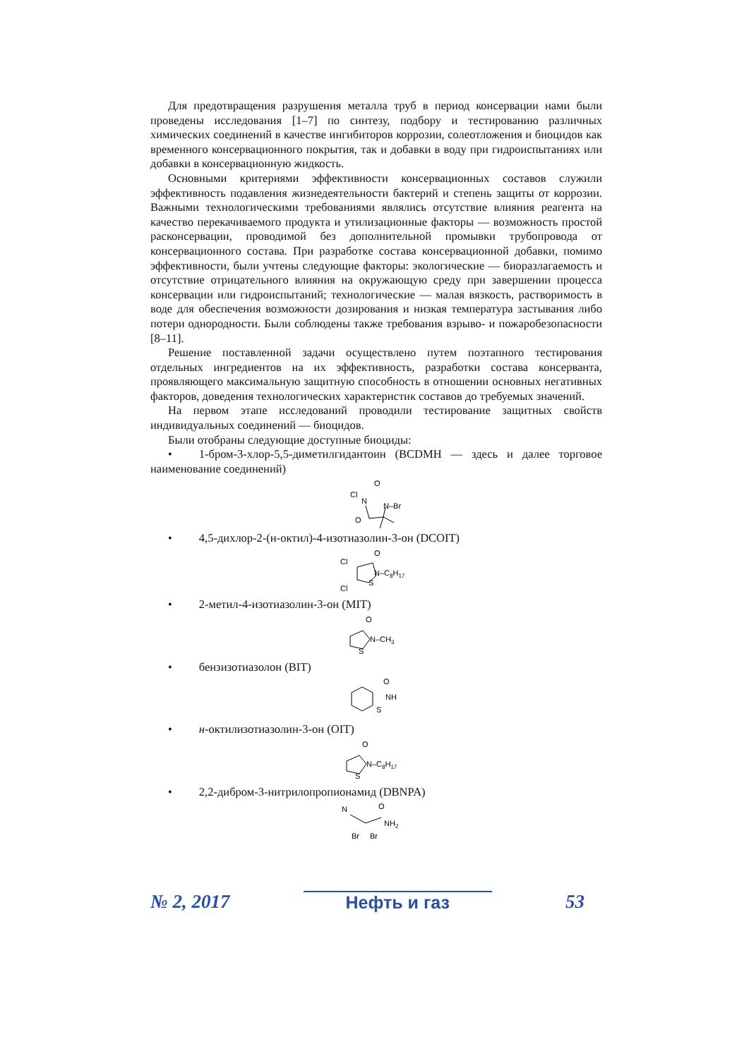Для предотвращения разрушения металла труб в период консервации нами были проведены исследования [1–7] по синтезу, подбору и тестированию различных химических соединений в качестве ингибиторов коррозии, солеотложения и биоцидов как временного консервационного покрытия, так и добавки в воду при гидроиспытаниях или добавки в консервационную жидкость.
Основными критериями эффективности консервационных составов служили эффективность подавления жизнедеятельности бактерий и степень защиты от коррозии. Важными технологическими требованиями являлись отсутствие влияния реагента на качество перекачиваемого продукта и утилизационные факторы — возможность простой расконсервации, проводимой без дополнительной промывки трубопровода от консервационного состава. При разработке состава консервационной добавки, помимо эффективности, были учтены следующие факторы: экологические — биоразлагаемость и отсутствие отрицательного влияния на окружающую среду при завершении процесса консервации или гидроиспытаний; технологические — малая вязкость, растворимость в воде для обеспечения возможности дозирования и низкая температура застывания либо потери однородности. Были соблюдены также требования взрыво- и пожаробезопасности [8–11].
Решение поставленной задачи осуществлено путем поэтапного тестирования отдельных ингредиентов на их эффективность, разработки состава консерванта, проявляющего максимальную защитную способность в отношении основных негативных факторов, доведения технологических характеристик составов до требуемых значений.
На первом этапе исследований проводили тестирование защитных свойств индивидуальных соединений — биоцидов.
Были отобраны следующие доступные биоциды:
• 1-бром-3-хлор-5,5-диметилгидантоин (BCDMH — здесь и далее торговое наименование соединений)
O
Cl
N
N–Br
O
• 4,5-дихлор-2-(н-октил)-4-изотиазолин-3-он (DCOIT)
O
Cl
N–C8H17
S
Cl
• 2-метил-4-изотиазолин-3-он (MIT)
O
N–CH3
S
• бензизотиазолон (BIT)
O
NH
S
• н-октилизотиазолин-3-он (OIT)
O
N–C8H17
S
• 2,2-дибром-3-нитрилопропионамид (DBNPA)
N
O
NH2
Br
Br
№ 2, 2017 Нефть и газ 53